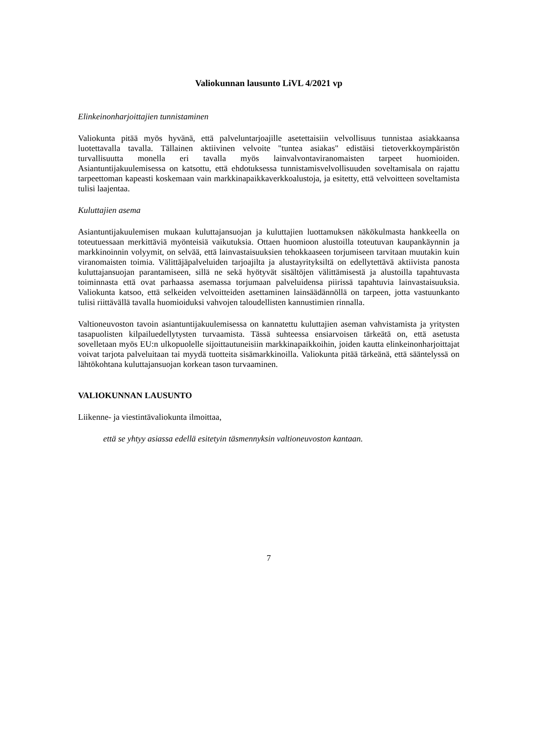Valiokunnan lausunto LiVL 4/2021 vp
Elinkeinonharjoittajien tunnistaminen
Valiokunta pitää myös hyvänä, että palveluntarjoajille asetettaisiin velvollisuus tunnistaa asiakkaansa luotettavalla tavalla. Tällainen aktiivinen velvoite "tuntea asiakas" edistäisi tietoverkkoympäristön turvallisuutta monella eri tavalla myös lainvalvontaviranomaisten tarpeet huomioiden. Asiantuntijakuulemisessa on katsottu, että ehdotuksessa tunnistamisvelvollisuuden soveltamisala on rajattu tarpeettoman kapeasti koskemaan vain markkinapaikkaverkkoalustoja, ja esitetty, että velvoitteen soveltamista tulisi laajentaa.
Kuluttajien asema
Asiantuntijakuulemisen mukaan kuluttajansuojan ja kuluttajien luottamuksen näkökulmasta hankkeella on toteutuessaan merkittäviä myönteisiä vaikutuksia. Ottaen huomioon alustoilla toteutuvan kaupankäynnin ja markkinoinnin volyymit, on selvää, että lainvastaisuuksien tehokkaaseen torjumiseen tarvitaan muutakin kuin viranomaisten toimia. Välittäjäpalveluiden tarjoajilta ja alustayrityksiltä on edellytettävä aktiivista panosta kuluttajansuojan parantamiseen, sillä ne sekä hyötyvät sisältöjen välittämisestä ja alustoilla tapahtuvasta toiminnasta että ovat parhaassa asemassa torjumaan palveluidensa piirissä tapahtuvia lainvastaisuuksia. Valiokunta katsoo, että selkeiden velvoitteiden asettaminen lainsäädännöllä on tarpeen, jotta vastuunkanto tulisi riittävällä tavalla huomioiduksi vahvojen taloudellisten kannustimien rinnalla.
Valtioneuvoston tavoin asiantuntijakuulemisessa on kannatettu kuluttajien aseman vahvistamista ja yritysten tasapuolisten kilpailuedellytysten turvaamista. Tässä suhteessa ensiarvoisen tärkeätä on, että asetusta sovelletaan myös EU:n ulkopuolelle sijoittautuneisiin markkinapaikkoihin, joiden kautta elinkeinonharjoittajat voivat tarjota palveluitaan tai myydä tuotteita sisämarkkinoilla. Valiokunta pitää tärkeänä, että sääntelyssä on lähtökohtana kuluttajansuojan korkean tason turvaaminen.
VALIOKUNNAN LAUSUNTO
Liikenne- ja viestintävaliokunta ilmoittaa,
että se yhtyy asiassa edellä esitetyin täsmennyksin valtioneuvoston kantaan.
7